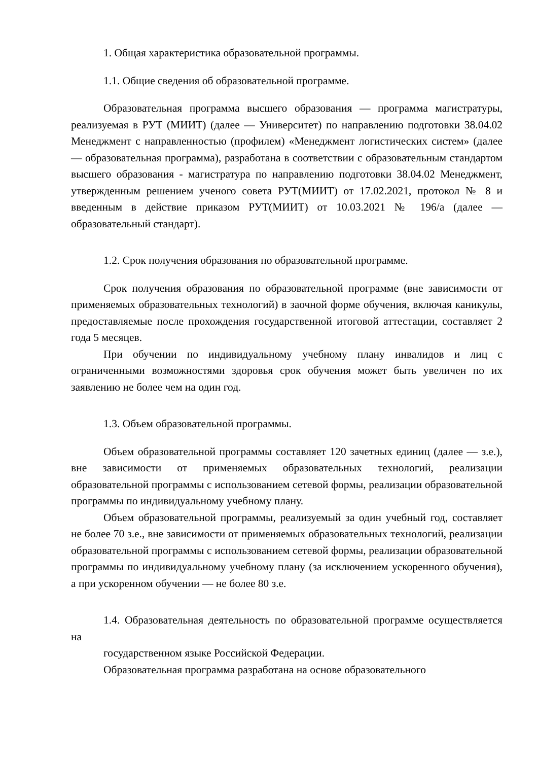1. Общая характеристика образовательной программы.
1.1. Общие сведения об образовательной программе.
Образовательная программа высшего образования — программа магистратуры, реализуемая в РУТ (МИИТ) (далее — Университет) по направлению подготовки 38.04.02 Менеджмент с направленностью (профилем) «Менеджмент логистических систем» (далее — образовательная программа), разработана в соответствии с образовательным стандартом высшего образования - магистратура по направлению подготовки 38.04.02 Менеджмент, утвержденным решением ученого совета РУТ(МИИТ) от 17.02.2021, протокол № 8 и введенным в действие приказом РУТ(МИИТ) от 10.03.2021 № 196/а (далее — образовательный стандарт).
1.2. Срок получения образования по образовательной программе.
Срок получения образования по образовательной программе (вне зависимости от применяемых образовательных технологий) в заочной форме обучения, включая каникулы, предоставляемые после прохождения государственной итоговой аттестации, составляет 2 года 5 месяцев.
При обучении по индивидуальному учебному плану инвалидов и лиц с ограниченными возможностями здоровья срок обучения может быть увеличен по их заявлению не более чем на один год.
1.3. Объем образовательной программы.
Объем образовательной программы составляет 120 зачетных единиц (далее — з.е.), вне зависимости от применяемых образовательных технологий, реализации образовательной программы с использованием сетевой формы, реализации образовательной программы по индивидуальному учебному плану.
Объем образовательной программы, реализуемый за один учебный год, составляет не более 70 з.е., вне зависимости от применяемых образовательных технологий, реализации образовательной программы с использованием сетевой формы, реализации образовательной программы по индивидуальному учебному плану (за исключением ускоренного обучения), а при ускоренном обучении — не более 80 з.е.
1.4. Образовательная деятельность по образовательной программе осуществляется на
государственном языке Российской Федерации.
Образовательная программа разработана на основе образовательного